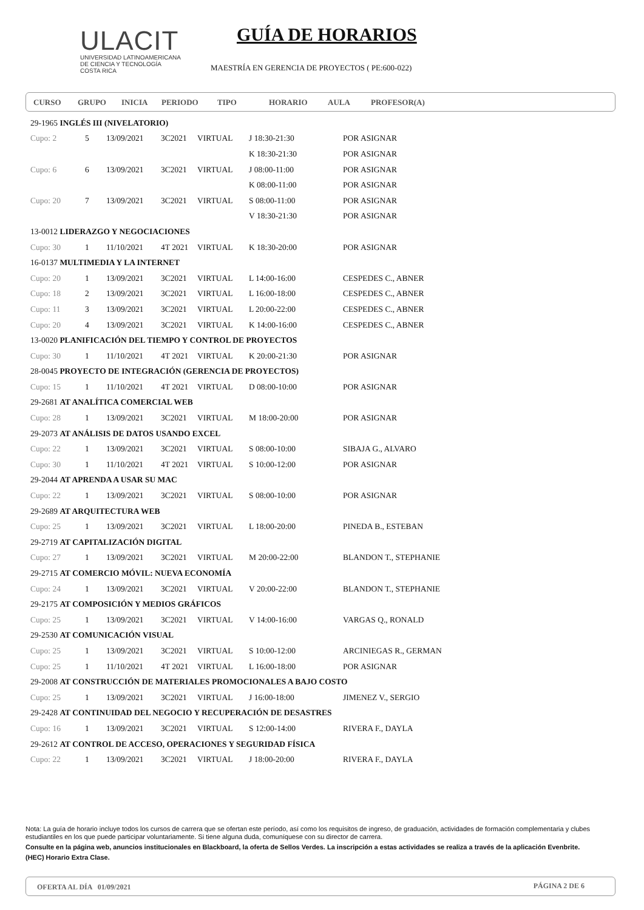ULACIT
UNIVERSIDAD LATINOAMERICANA
DE CIENCIA Y TECNOLOGÍA
COSTA RICA
GUÍA DE HORARIOS
MAESTRÍA EN GERENCIA DE PROYECTOS ( PE:600-022)
CURSO GRUPO INICIA PERIODO TIPO HORARIO AULA PROFESOR(A)
| 29-1965 INGLÉS III (NIVELATORIO) | | | | | | |
| Cupo: 2 | 5 | 13/09/2021 | 3C2021 | VIRTUAL | J 18:30-21:30 | POR ASIGNAR |
| | | | | | K 18:30-21:30 | POR ASIGNAR |
| Cupo: 6 | 6 | 13/09/2021 | 3C2021 | VIRTUAL | J 08:00-11:00 | POR ASIGNAR |
| | | | | | K 08:00-11:00 | POR ASIGNAR |
| Cupo: 20 | 7 | 13/09/2021 | 3C2021 | VIRTUAL | S 08:00-11:00 | POR ASIGNAR |
| | | | | | V 18:30-21:30 | POR ASIGNAR |
| 13-0012 LIDERAZGO Y NEGOCIACIONES | | | | | | |
| Cupo: 30 | 1 | 11/10/2021 | 4T 2021 | VIRTUAL | K 18:30-20:00 | POR ASIGNAR |
| 16-0137 MULTIMEDIA Y LA INTERNET | | | | | | |
| Cupo: 20 | 1 | 13/09/2021 | 3C2021 | VIRTUAL | L 14:00-16:00 | CESPEDES C., ABNER |
| Cupo: 18 | 2 | 13/09/2021 | 3C2021 | VIRTUAL | L 16:00-18:00 | CESPEDES C., ABNER |
| Cupo: 11 | 3 | 13/09/2021 | 3C2021 | VIRTUAL | L 20:00-22:00 | CESPEDES C., ABNER |
| Cupo: 20 | 4 | 13/09/2021 | 3C2021 | VIRTUAL | K 14:00-16:00 | CESPEDES C., ABNER |
| 13-0020 PLANIFICACIÓN DEL TIEMPO Y CONTROL DE PROYECTOS | | | | | | |
| Cupo: 30 | 1 | 11/10/2021 | 4T 2021 | VIRTUAL | K 20:00-21:30 | POR ASIGNAR |
| 28-0045 PROYECTO DE INTEGRACIÓN (GERENCIA DE PROYECTOS) | | | | | | |
| Cupo: 15 | 1 | 11/10/2021 | 4T 2021 | VIRTUAL | D 08:00-10:00 | POR ASIGNAR |
| 29-2681 AT ANALÍTICA COMERCIAL WEB | | | | | | |
| Cupo: 28 | 1 | 13/09/2021 | 3C2021 | VIRTUAL | M 18:00-20:00 | POR ASIGNAR |
| 29-2073 AT ANÁLISIS DE DATOS USANDO EXCEL | | | | | | |
| Cupo: 22 | 1 | 13/09/2021 | 3C2021 | VIRTUAL | S 08:00-10:00 | SIBAJA G., ALVARO |
| Cupo: 30 | 1 | 11/10/2021 | 4T 2021 | VIRTUAL | S 10:00-12:00 | POR ASIGNAR |
| 29-2044 AT APRENDA A USAR SU MAC | | | | | | |
| Cupo: 22 | 1 | 13/09/2021 | 3C2021 | VIRTUAL | S 08:00-10:00 | POR ASIGNAR |
| 29-2689 AT ARQUITECTURA WEB | | | | | | |
| Cupo: 25 | 1 | 13/09/2021 | 3C2021 | VIRTUAL | L 18:00-20:00 | PINEDA B., ESTEBAN |
| 29-2719 AT CAPITALIZACIÓN DIGITAL | | | | | | |
| Cupo: 27 | 1 | 13/09/2021 | 3C2021 | VIRTUAL | M 20:00-22:00 | BLANDON T., STEPHANIE |
| 29-2715 AT COMERCIO MÓVIL: NUEVA ECONOMÍA | | | | | | |
| Cupo: 24 | 1 | 13/09/2021 | 3C2021 | VIRTUAL | V 20:00-22:00 | BLANDON T., STEPHANIE |
| 29-2175 AT COMPOSICIÓN Y MEDIOS GRÁFICOS | | | | | | |
| Cupo: 25 | 1 | 13/09/2021 | 3C2021 | VIRTUAL | V 14:00-16:00 | VARGAS Q., RONALD |
| 29-2530 AT COMUNICACIÓN VISUAL | | | | | | |
| Cupo: 25 | 1 | 13/09/2021 | 3C2021 | VIRTUAL | S 10:00-12:00 | ARCINIEGAS R., GERMAN |
| Cupo: 25 | 1 | 11/10/2021 | 4T 2021 | VIRTUAL | L 16:00-18:00 | POR ASIGNAR |
| 29-2008 AT CONSTRUCCIÓN DE MATERIALES PROMOCIONALES A BAJO COSTO | | | | | | |
| Cupo: 25 | 1 | 13/09/2021 | 3C2021 | VIRTUAL | J 16:00-18:00 | JIMENEZ V., SERGIO |
| 29-2428 AT CONTINUIDAD DEL NEGOCIO Y RECUPERACIÓN DE DESASTRES | | | | | | |
| Cupo: 16 | 1 | 13/09/2021 | 3C2021 | VIRTUAL | S 12:00-14:00 | RIVERA F., DAYLA |
| 29-2612 AT CONTROL DE ACCESO, OPERACIONES Y SEGURIDAD FÍSICA | | | | | | |
| Cupo: 22 | 1 | 13/09/2021 | 3C2021 | VIRTUAL | J 18:00-20:00 | RIVERA F., DAYLA |
Nota: La guía de horario incluye todos los cursos de carrera que se ofertan este período, así como los requisitos de ingreso, de graduación, actividades de formación complementaria y clubes estudiantiles en los que puede participar voluntariamente. Si tiene alguna duda, comuníquese con su director de carrera.
Consulte en la página web, anuncios institucionales en Blackboard, la oferta de Sellos Verdes. La inscripción a estas actividades se realiza a través de la aplicación Evenbrite.
(HEC) Horario Extra Clase.
OFERTA AL DÍA 01/09/2021 PÁGINA 2 DE 6